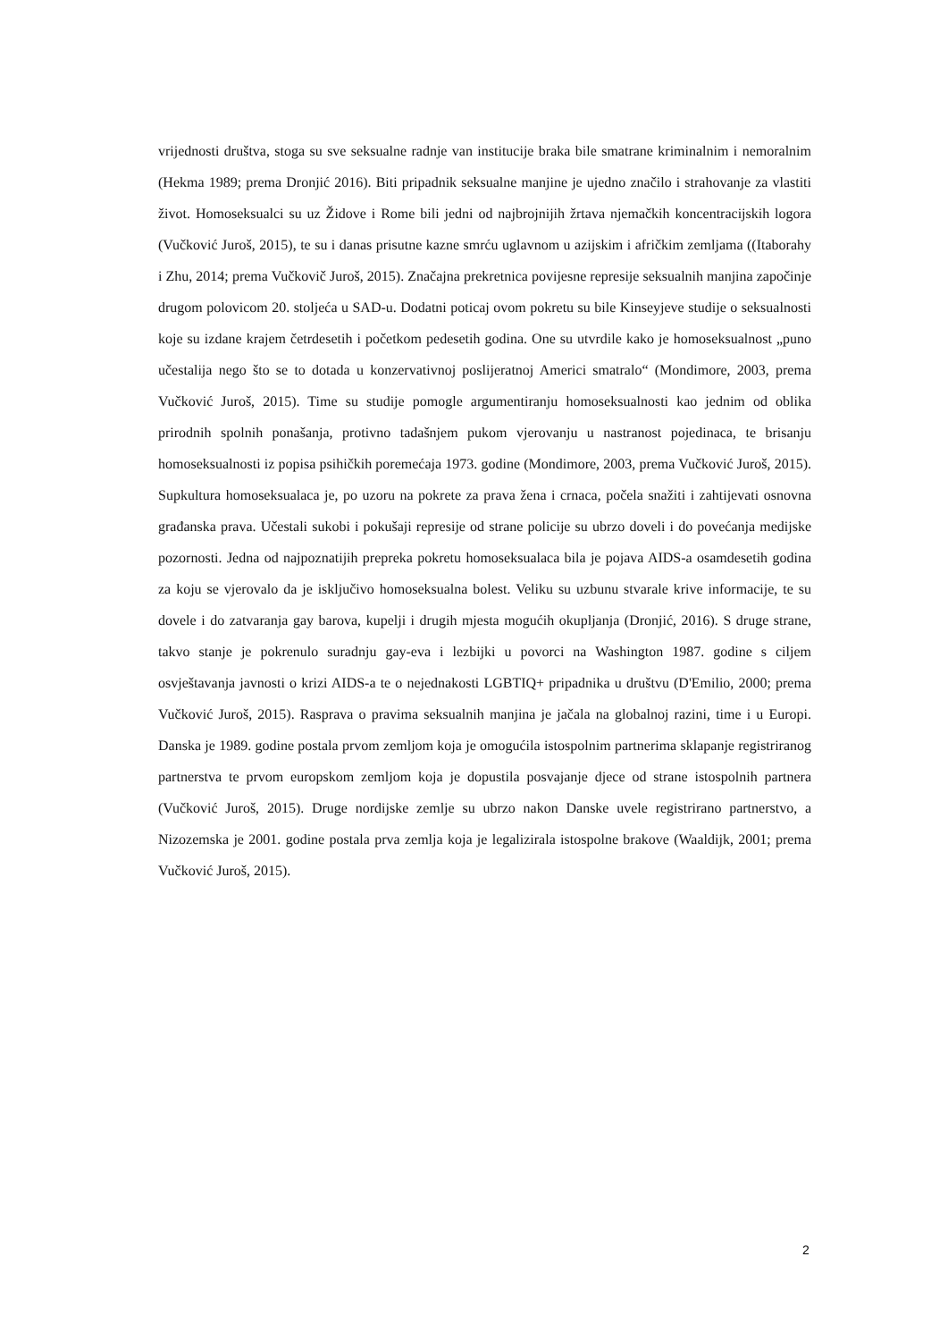vrijednosti društva, stoga su sve seksualne radnje van institucije braka bile smatrane kriminalnim i nemoralnim (Hekma 1989; prema Dronjić 2016). Biti pripadnik seksualne manjine je ujedno značilo i strahovanje za vlastiti život. Homoseksualci su uz Židove i Rome bili jedni od najbrojnijih žrtava njemačkih koncentracijskih logora (Vučković Juroš, 2015), te su i danas prisutne kazne smrću uglavnom u azijskim i afričkim zemljama ((Itaborahy i Zhu, 2014; prema Vučkovič Juroš, 2015). Značajna prekretnica povijesne represije seksualnih manjina započinje drugom polovicom 20. stoljeća u SAD-u. Dodatni poticaj ovom pokretu su bile Kinseyjeve studije o seksualnosti koje su izdane krajem četrdesetih i početkom pedesetih godina. One su utvrdile kako je homoseksualnost „puno učestalija nego što se to dotada u konzervativnoj poslijeratnoj Americi smatralo“ (Mondimore, 2003, prema Vučković Juroš, 2015). Time su studije pomogle argumentiranju homoseksualnosti kao jednim od oblika prirodnih spolnih ponašanja, protivno tadašnjem pukom vjerovanju u nastranost pojedinaca, te brisanju homoseksualnosti iz popisa psihičkih poremećaja 1973. godine (Mondimore, 2003, prema Vučković Juroš, 2015). Supkultura homoseksualaca je, po uzoru na pokrete za prava žena i crnaca, počela snažiti i zahtijevati osnovna građanska prava. Učestali sukobi i pokušaji represije od strane policije su ubrzo doveli i do povećanja medijske pozornosti. Jedna od najpoznatijih prepreka pokretu homoseksualaca bila je pojava AIDS-a osamdesetih godina za koju se vjerovalo da je isključivo homoseksualna bolest. Veliku su uzbunu stvarale krive informacije, te su dovele i do zatvaranja gay barova, kupelji i drugih mjesta mogućih okupljanja (Dronjić, 2016). S druge strane, takvo stanje je pokrenulo suradnju gay-eva i lezbijki u povorci na Washington 1987. godine s ciljem osvještavanja javnosti o krizi AIDS-a te o nejednakosti LGBTIQ+ pripadnika u društvu (D'Emilio, 2000; prema Vučković Juroš, 2015). Rasprava o pravima seksualnih manjina je jačala na globalnoj razini, time i u Europi. Danska je 1989. godine postala prvom zemljom koja je omogućila istospolnim partnerima sklapanje registriranog partnerstva te prvom europskom zemljom koja je dopustila posvajanje djece od strane istospolnih partnera (Vučković Juroš, 2015). Druge nordijske zemlje su ubrzo nakon Danske uvele registrirano partnerstvo, a Nizozemska je 2001. godine postala prva zemlja koja je legalizirala istospolne brakove (Waaldijk, 2001; prema Vučković Juroš, 2015).
2